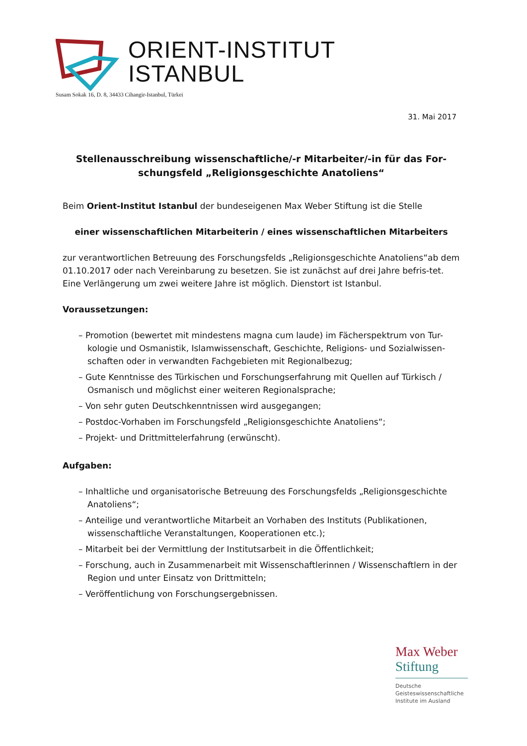ORIENT-INSTITUT
ISTANBUL
Susam Sokak 16, D. 8, 34433 Cihangir-Istanbul, Türkei
31. Mai 2017
Stellenausschreibung wissenschaftliche/-r Mitarbeiter/-in für das For-schungsfeld „Religionsgeschichte Anatoliens“
Beim Orient-Institut Istanbul der bundeseigenen Max Weber Stiftung ist die Stelle
einer wissenschaftlichen Mitarbeiterin / eines wissenschaftlichen Mitarbeiters
zur verantwortlichen Betreuung des Forschungsfelds „Religionsgeschichte Anatoliens“ab dem 01.10.2017 oder nach Vereinbarung zu besetzen. Sie ist zunächst auf drei Jahre befris-tet. Eine Verlängerung um zwei weitere Jahre ist möglich. Dienstort ist Istanbul.
Voraussetzungen:
– Promotion (bewertet mit mindestens magna cum laude) im Fächerspektrum von Tur-kologie und Osmanistik, Islamwissenschaft, Geschichte, Religions- und Sozialwissen-schaften oder in verwandten Fachgebieten mit Regionalbezug;
– Gute Kenntnisse des Türkischen und Forschungserfahrung mit Quellen auf Türkisch / Osmanisch und möglichst einer weiteren Regionalsprache;
– Von sehr guten Deutschkenntnissen wird ausgegangen;
– Postdoc-Vorhaben im Forschungsfeld „Religionsgeschichte Anatoliens“;
– Projekt- und Drittmittelerfahrung (erwünscht).
Aufgaben:
– Inhaltliche und organisatorische Betreuung des Forschungsfelds „Religionsgeschichte Anatoliens“;
– Anteilige und verantwortliche Mitarbeit an Vorhaben des Instituts (Publikationen, wissenschaftliche Veranstaltungen, Kooperationen etc.);
– Mitarbeit bei der Vermittlung der Institutsarbeit in die Öffentlichkeit;
– Forschung, auch in Zusammenarbeit mit Wissenschaftlerinnen / Wissenschaftlern in der Region und unter Einsatz von Drittmitteln;
– Veröffentlichung von Forschungsergebnissen.
Max Weber
Stiftung
Deutsche
Geisteswissenschaftliche
Institute im Ausland